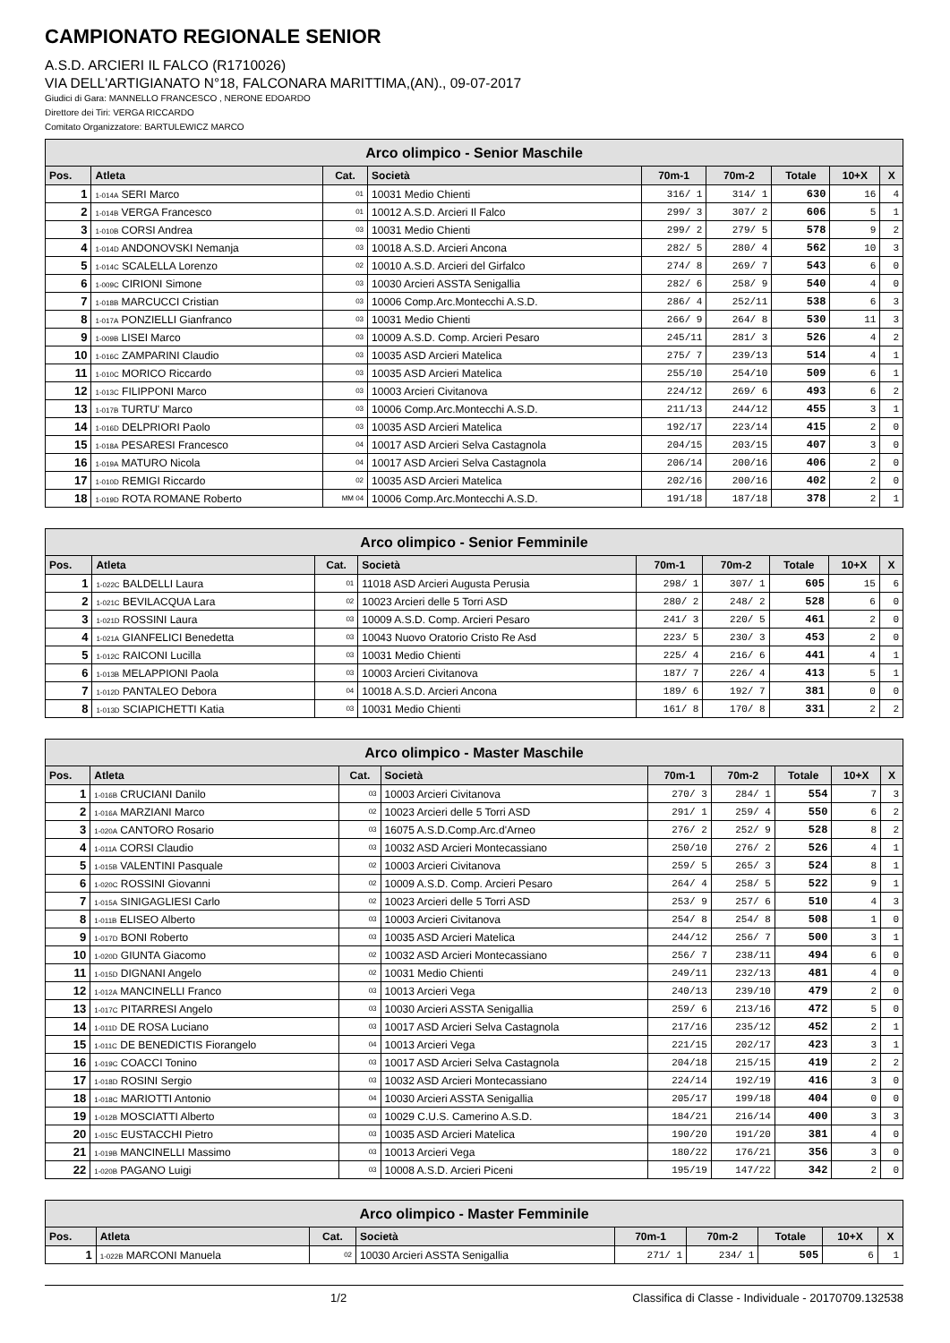CAMPIONATO REGIONALE SENIOR
A.S.D. ARCIERI IL FALCO (R1710026)
VIA DELL'ARTIGIANATO N°18, FALCONARA MARITTIMA,(AN)., 09-07-2017
Giudici di Gara: MANNELLO FRANCESCO , NERONE EDOARDO
Direttore dei Tiri: VERGA RICCARDO
Comitato Organizzatore: BARTULEWICZ MARCO
| Arco olimpico - Senior Maschile | | | | | | | | |
| --- | --- | --- | --- | --- | --- | --- | --- | --- |
| Pos. | Atleta | Cat. | Società | 70m-1 | 70m-2 | Totale | 10+X | X |
| 1 | 1-014A SERI Marco | 01 | 10031 Medio Chienti | 316/ 1 | 314/ 1 | 630 | 16 | 4 |
| 2 | 1-014B VERGA Francesco | 01 | 10012 A.S.D. Arcieri Il Falco | 299/ 3 | 307/ 2 | 606 | 5 | 1 |
| 3 | 1-010B CORSI Andrea | 03 | 10031 Medio Chienti | 299/ 2 | 279/ 5 | 578 | 9 | 2 |
| 4 | 1-014D ANDONOVSKI Nemanja | 03 | 10018 A.S.D. Arcieri Ancona | 282/ 5 | 280/ 4 | 562 | 10 | 3 |
| 5 | 1-014C SCALELLA Lorenzo | 02 | 10010 A.S.D. Arcieri del Girfalco | 274/ 8 | 269/ 7 | 543 | 6 | 0 |
| 6 | 1-009C CIRIONI Simone | 03 | 10030 Arcieri ASSTA Senigallia | 282/ 6 | 258/ 9 | 540 | 4 | 0 |
| 7 | 1-018B MARCUCCI Cristian | 03 | 10006 Comp.Arc.Montecchi A.S.D. | 286/ 4 | 252/11 | 538 | 6 | 3 |
| 8 | 1-017A PONZIELLI Gianfranco | 03 | 10031 Medio Chienti | 266/ 9 | 264/ 8 | 530 | 11 | 3 |
| 9 | 1-009B LISEI Marco | 03 | 10009 A.S.D. Comp. Arcieri Pesaro | 245/11 | 281/ 3 | 526 | 4 | 2 |
| 10 | 1-016C ZAMPARINI Claudio | 03 | 10035 ASD Arcieri Matelica | 275/ 7 | 239/13 | 514 | 4 | 1 |
| 11 | 1-010C MORICO Riccardo | 03 | 10035 ASD Arcieri Matelica | 255/10 | 254/10 | 509 | 6 | 1 |
| 12 | 1-013C FILIPPONI Marco | 03 | 10003 Arcieri Civitanova | 224/12 | 269/ 6 | 493 | 6 | 2 |
| 13 | 1-017B TURTU' Marco | 03 | 10006 Comp.Arc.Montecchi A.S.D. | 211/13 | 244/12 | 455 | 3 | 1 |
| 14 | 1-016D DELPRIORI Paolo | 03 | 10035 ASD Arcieri Matelica | 192/17 | 223/14 | 415 | 2 | 0 |
| 15 | 1-018A PESARESI Francesco | 04 | 10017 ASD Arcieri Selva Castagnola | 204/15 | 203/15 | 407 | 3 | 0 |
| 16 | 1-019A MATURO Nicola | 04 | 10017 ASD Arcieri Selva Castagnola | 206/14 | 200/16 | 406 | 2 | 0 |
| 17 | 1-010D REMIGI Riccardo | 02 | 10035 ASD Arcieri Matelica | 202/16 | 200/16 | 402 | 2 | 0 |
| 18 | 1-019D ROTA ROMANE Roberto | MM 04 | 10006 Comp.Arc.Montecchi A.S.D. | 191/18 | 187/18 | 378 | 2 | 1 |
| Arco olimpico - Senior Femminile | | | | | | | | |
| --- | --- | --- | --- | --- | --- | --- | --- | --- |
| Pos. | Atleta | Cat. | Società | 70m-1 | 70m-2 | Totale | 10+X | X |
| 1 | 1-022C BALDELLI Laura | 01 | 11018 ASD Arcieri Augusta Perusia | 298/ 1 | 307/ 1 | 605 | 15 | 6 |
| 2 | 1-021C BEVILACQUA Lara | 02 | 10023 Arcieri delle 5 Torri ASD | 280/ 2 | 248/ 2 | 528 | 6 | 0 |
| 3 | 1-021D ROSSINI Laura | 03 | 10009 A.S.D. Comp. Arcieri Pesaro | 241/ 3 | 220/ 5 | 461 | 2 | 0 |
| 4 | 1-021A GIANFELICI Benedetta | 03 | 10043 Nuovo Oratorio Cristo Re Asd | 223/ 5 | 230/ 3 | 453 | 2 | 0 |
| 5 | 1-012C RAICONI Lucilla | 03 | 10031 Medio Chienti | 225/ 4 | 216/ 6 | 441 | 4 | 1 |
| 6 | 1-013B MELAPPIONI Paola | 03 | 10003 Arcieri Civitanova | 187/ 7 | 226/ 4 | 413 | 5 | 1 |
| 7 | 1-012D PANTALEO Debora | 04 | 10018 A.S.D. Arcieri Ancona | 189/ 6 | 192/ 7 | 381 | 0 | 0 |
| 8 | 1-013D SCIAPICHETTI Katia | 03 | 10031 Medio Chienti | 161/ 8 | 170/ 8 | 331 | 2 | 2 |
| Arco olimpico - Master Maschile | | | | | | | | |
| --- | --- | --- | --- | --- | --- | --- | --- | --- |
| Pos. | Atleta | Cat. | Società | 70m-1 | 70m-2 | Totale | 10+X | X |
| 1 | 1-016B CRUCIANI Danilo | 03 | 10003 Arcieri Civitanova | 270/ 3 | 284/ 1 | 554 | 7 | 3 |
| 2 | 1-016A MARZIANI Marco | 02 | 10023 Arcieri delle 5 Torri ASD | 291/ 1 | 259/ 4 | 550 | 6 | 2 |
| 3 | 1-020A CANTORO Rosario | 03 | 16075 A.S.D.Comp.Arc.d'Arneo | 276/ 2 | 252/ 9 | 528 | 8 | 2 |
| 4 | 1-011A CORSI Claudio | 03 | 10032 ASD Arcieri Montecassiano | 250/10 | 276/ 2 | 526 | 4 | 1 |
| 5 | 1-015B VALENTINI Pasquale | 02 | 10003 Arcieri Civitanova | 259/ 5 | 265/ 3 | 524 | 8 | 1 |
| 6 | 1-020C ROSSINI Giovanni | 02 | 10009 A.S.D. Comp. Arcieri Pesaro | 264/ 4 | 258/ 5 | 522 | 9 | 1 |
| 7 | 1-015A SINIGAGLIESI Carlo | 02 | 10023 Arcieri delle 5 Torri ASD | 253/ 9 | 257/ 6 | 510 | 4 | 3 |
| 8 | 1-011B ELISEO Alberto | 03 | 10003 Arcieri Civitanova | 254/ 8 | 254/ 8 | 508 | 1 | 0 |
| 9 | 1-017D BONI Roberto | 03 | 10035 ASD Arcieri Matelica | 244/12 | 256/ 7 | 500 | 3 | 1 |
| 10 | 1-020D GIUNTA Giacomo | 02 | 10032 ASD Arcieri Montecassiano | 256/ 7 | 238/11 | 494 | 6 | 0 |
| 11 | 1-015D DIGNANI Angelo | 02 | 10031 Medio Chienti | 249/11 | 232/13 | 481 | 4 | 0 |
| 12 | 1-012A MANCINELLI Franco | 03 | 10013 Arcieri Vega | 240/13 | 239/10 | 479 | 2 | 0 |
| 13 | 1-017C PITARRESI Angelo | 03 | 10030 Arcieri ASSTA Senigallia | 259/ 6 | 213/16 | 472 | 5 | 0 |
| 14 | 1-011D DE ROSA Luciano | 03 | 10017 ASD Arcieri Selva Castagnola | 217/16 | 235/12 | 452 | 2 | 1 |
| 15 | 1-011C DE BENEDICTIS Fiorangelo | 04 | 10013 Arcieri Vega | 221/15 | 202/17 | 423 | 3 | 1 |
| 16 | 1-019C COACCI Tonino | 03 | 10017 ASD Arcieri Selva Castagnola | 204/18 | 215/15 | 419 | 2 | 2 |
| 17 | 1-018D ROSINI Sergio | 03 | 10032 ASD Arcieri Montecassiano | 224/14 | 192/19 | 416 | 3 | 0 |
| 18 | 1-018C MARIOTTI Antonio | 04 | 10030 Arcieri ASSTA Senigallia | 205/17 | 199/18 | 404 | 0 | 0 |
| 19 | 1-012B MOSCIATTI Alberto | 03 | 10029 C.U.S. Camerino A.S.D. | 184/21 | 216/14 | 400 | 3 | 3 |
| 20 | 1-015C EUSTACCHI Pietro | 03 | 10035 ASD Arcieri Matelica | 190/20 | 191/20 | 381 | 4 | 0 |
| 21 | 1-019B MANCINELLI Massimo | 03 | 10013 Arcieri Vega | 180/22 | 176/21 | 356 | 3 | 0 |
| 22 | 1-020B PAGANO Luigi | 03 | 10008 A.S.D. Arcieri Piceni | 195/19 | 147/22 | 342 | 2 | 0 |
| Arco olimpico - Master Femminile | | | | | | | | |
| --- | --- | --- | --- | --- | --- | --- | --- | --- |
| Pos. | Atleta | Cat. | Società | 70m-1 | 70m-2 | Totale | 10+X | X |
| 1 | 1-022B MARCONI Manuela | 02 | 10030 Arcieri ASSTA Senigallia | 271/ 1 | 234/ 1 | 505 | 6 | 1 |
1/2 Classifica di Classe - Individuale - 20170709.132538